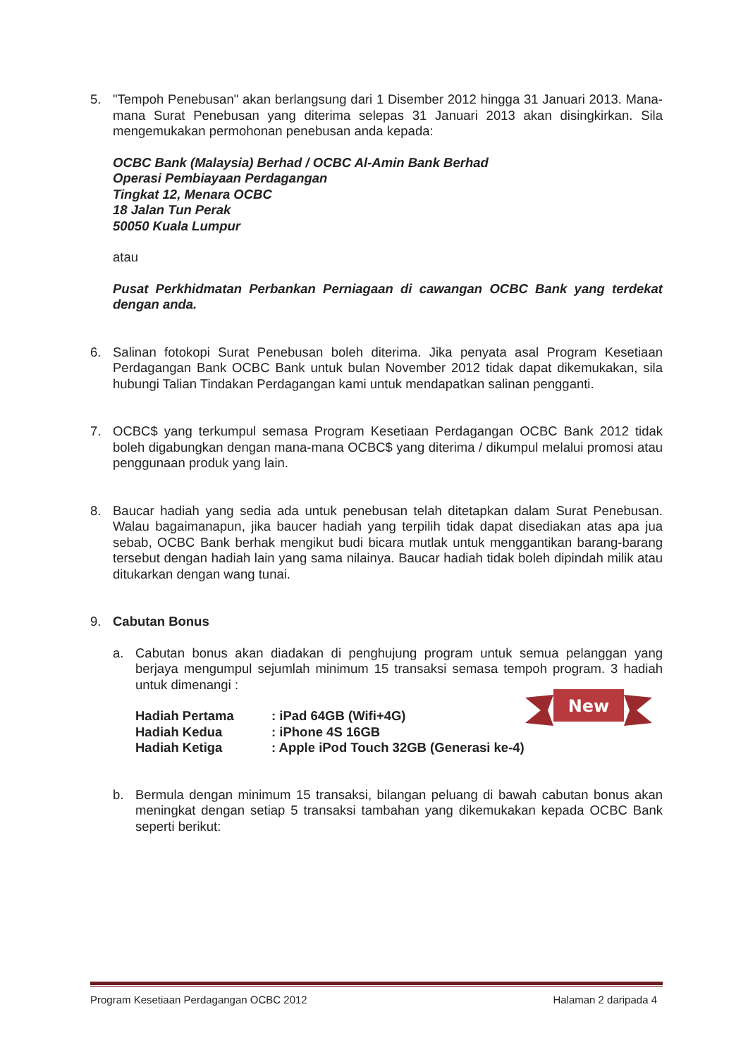5. "Tempoh Penebusan" akan berlangsung dari 1 Disember 2012 hingga 31 Januari 2013. Mana-mana Surat Penebusan yang diterima selepas 31 Januari 2013 akan disingkirkan. Sila mengemukakan permohonan penebusan anda kepada:
OCBC Bank (Malaysia) Berhad / OCBC Al-Amin Bank Berhad
Operasi Pembiayaan Perdagangan
Tingkat 12, Menara OCBC
18 Jalan Tun Perak
50050 Kuala Lumpur
atau
Pusat Perkhidmatan Perbankan Perniagaan di cawangan OCBC Bank yang terdekat dengan anda.
6. Salinan fotokopi Surat Penebusan boleh diterima. Jika penyata asal Program Kesetiaan Perdagangan Bank OCBC Bank untuk bulan November 2012 tidak dapat dikemukakan, sila hubungi Talian Tindakan Perdagangan kami untuk mendapatkan salinan pengganti.
7. OCBC$ yang terkumpul semasa Program Kesetiaan Perdagangan OCBC Bank 2012 tidak boleh digabungkan dengan mana-mana OCBC$ yang diterima / dikumpul melalui promosi atau penggunaan produk yang lain.
8. Baucar hadiah yang sedia ada untuk penebusan telah ditetapkan dalam Surat Penebusan. Walau bagaimanapun, jika baucer hadiah yang terpilih tidak dapat disediakan atas apa jua sebab, OCBC Bank berhak mengikut budi bicara mutlak untuk menggantikan barang-barang tersebut dengan hadiah lain yang sama nilainya. Baucar hadiah tidak boleh dipindah milik atau ditukarkan dengan wang tunai.
9. Cabutan Bonus
a. Cabutan bonus akan diadakan di penghujung program untuk semua pelanggan yang berjaya mengumpul sejumlah minimum 15 transaksi semasa tempoh program. 3 hadiah untuk dimenangi :
| Hadiah Pertama | : iPad 64GB (Wifi+4G) |
| Hadiah Kedua | : iPhone 4S 16GB |
| Hadiah Ketiga | : Apple iPod Touch 32GB (Generasi ke-4) |
b. Bermula dengan minimum 15 transaksi, bilangan peluang di bawah cabutan bonus akan meningkat dengan setiap 5 transaksi tambahan yang dikemukakan kepada OCBC Bank seperti berikut:
New
Program Kesetiaan Perdagangan OCBC 2012 Halaman 2 daripada 4